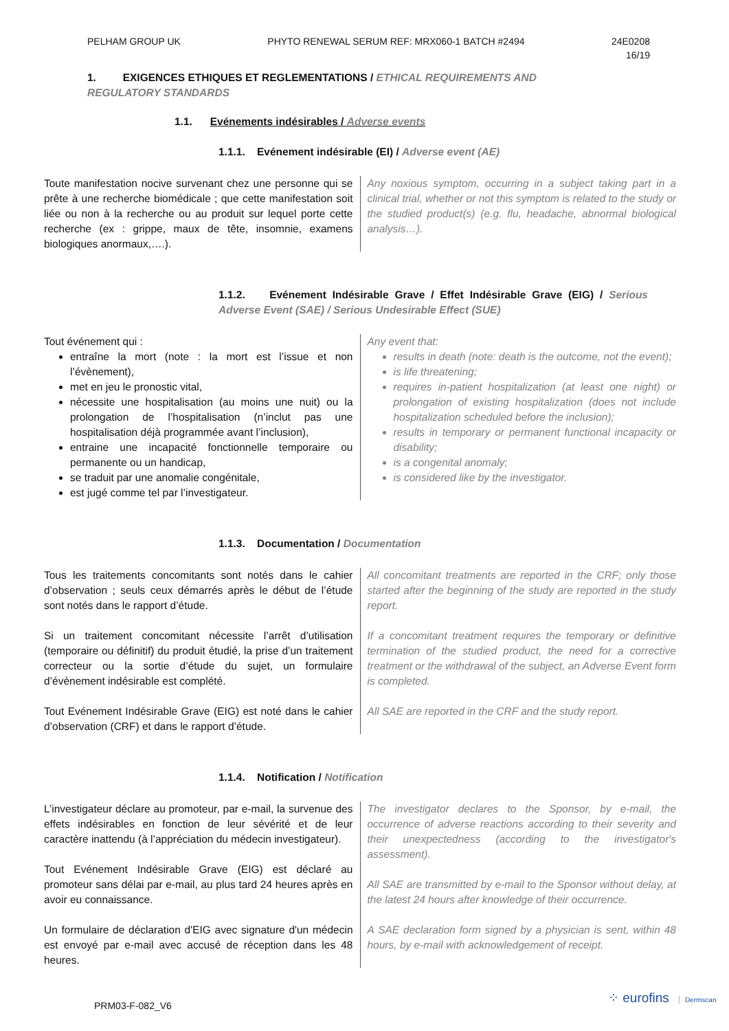PELHAM GROUP UK PHYTO RENEWAL SERUM REF: MRX060-1 BATCH #2494 24E0208
16/19
1. EXIGENCES ETHIQUES ET REGLEMENTATIONS / ETHICAL REQUIREMENTS AND REGULATORY STANDARDS
1.1. Evénements indésirables / Adverse events
1.1.1. Evénement indésirable (EI) / Adverse event (AE)
Toute manifestation nocive survenant chez une personne qui se prête à une recherche biomédicale ; que cette manifestation soit liée ou non à la recherche ou au produit sur lequel porte cette recherche (ex : grippe, maux de tête, insomnie, examens biologiques anormaux,….).
Any noxious symptom, occurring in a subject taking part in a clinical trial, whether or not this symptom is related to the study or the studied product(s) (e.g. flu, headache, abnormal biological analysis…).
1.1.2. Evénement Indésirable Grave / Effet Indésirable Grave (EIG) / Serious Adverse Event (SAE) / Serious Undesirable Effect (SUE)
Tout événement qui :
entraîne la mort (note : la mort est l’issue et non l’évènement),
met en jeu le pronostic vital,
nécessite une hospitalisation (au moins une nuit) ou la prolongation de l’hospitalisation (n’inclut pas une hospitalisation déjà programmée avant l’inclusion),
entraine une incapacité fonctionnelle temporaire ou permanente ou un handicap,
se traduit par une anomalie congénitale,
est jugé comme tel par l’investigateur.
Any event that:
results in death (note: death is the outcome, not the event);
is life threatening;
requires in-patient hospitalization (at least one night) or prolongation of existing hospitalization (does not include hospitalization scheduled before the inclusion);
results in temporary or permanent functional incapacity or disability;
is a congenital anomaly;
is considered like by the investigator.
1.1.3. Documentation / Documentation
Tous les traitements concomitants sont notés dans le cahier d’observation ; seuls ceux démarrés après le début de l’étude sont notés dans le rapport d’étude.
Si un traitement concomitant nécessite l’arrêt d’utilisation (temporaire ou définitif) du produit étudié, la prise d’un traitement correcteur ou la sortie d’étude du sujet, un formulaire d’évènement indésirable est complété.
Tout Evénement Indésirable Grave (EIG) est noté dans le cahier d’observation (CRF) et dans le rapport d’étude.
All concomitant treatments are reported in the CRF; only those started after the beginning of the study are reported in the study report.
If a concomitant treatment requires the temporary or definitive termination of the studied product, the need for a corrective treatment or the withdrawal of the subject, an Adverse Event form is completed.
All SAE are reported in the CRF and the study report.
1.1.4. Notification / Notification
L’investigateur déclare au promoteur, par e-mail, la survenue des effets indésirables en fonction de leur sévérité et de leur caractère inattendu (à l’appréciation du médecin investigateur).
Tout Evénement Indésirable Grave (EIG) est déclaré au promoteur sans délai par e-mail, au plus tard 24 heures après en avoir eu connaissance.
Un formulaire de déclaration d'EIG avec signature d'un médecin est envoyé par e-mail avec accusé de réception dans les 48 heures.
The investigator declares to the Sponsor, by e-mail, the occurrence of adverse reactions according to their severity and their unexpectedness (according to the investigator's assessment).
All SAE are transmitted by e-mail to the Sponsor without delay, at the latest 24 hours after knowledge of their occurrence.
A SAE declaration form signed by a physician is sent, within 48 hours, by e-mail with acknowledgement of receipt.
PRM03-F-082_V6
⁘ eurofins Dermscan